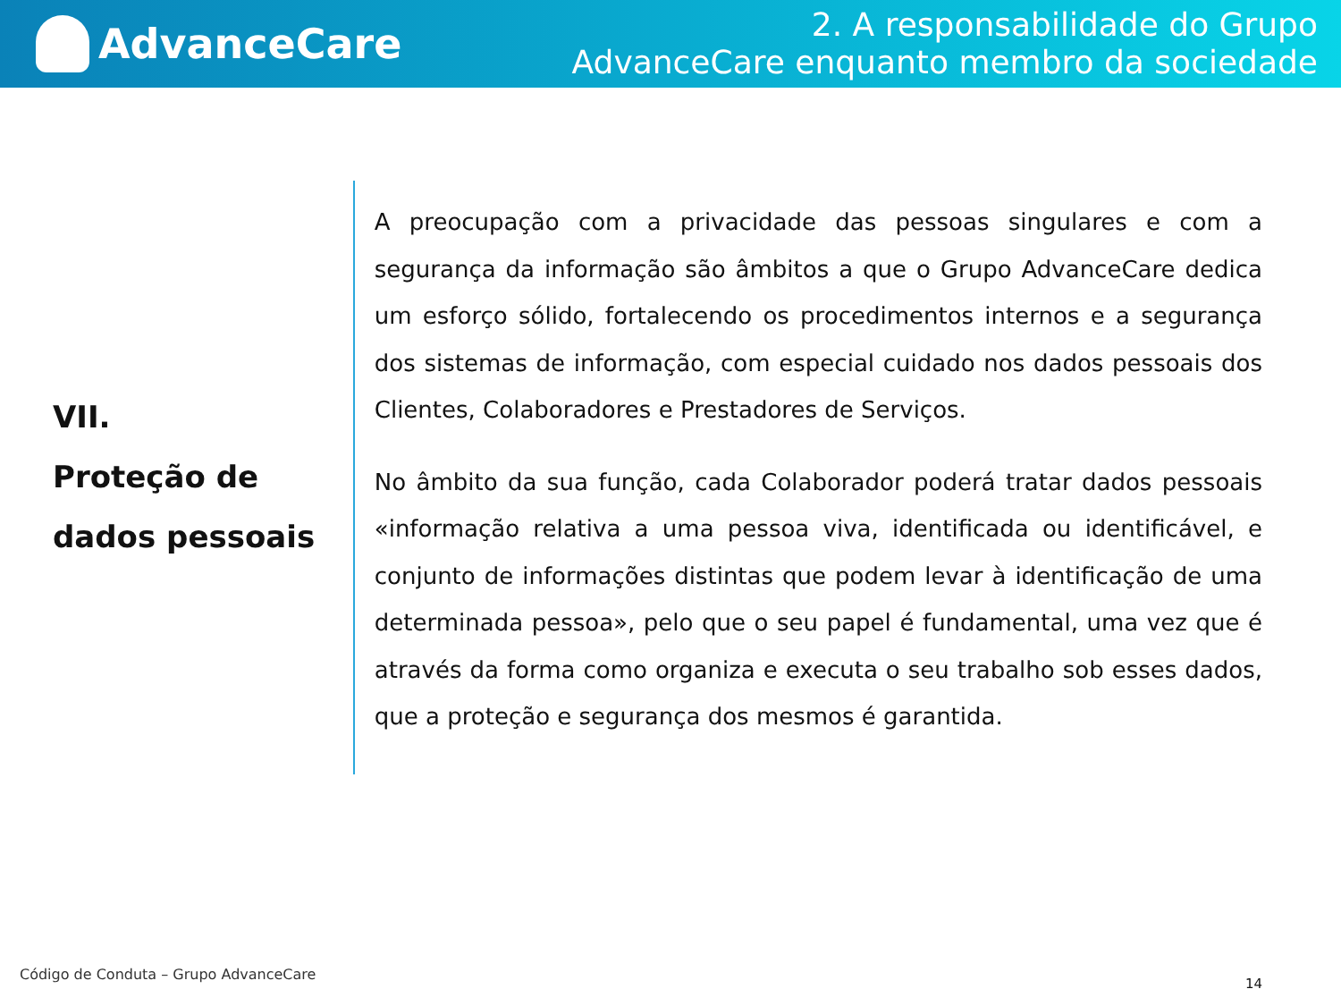AdvanceCare
2. A responsabilidade do Grupo
AdvanceCare enquanto membro da sociedade
VII.
Proteção de
dados pessoais
A preocupação com a privacidade das pessoas singulares e com a segurança da informação são âmbitos a que o Grupo AdvanceCare dedica um esforço sólido, fortalecendo os procedimentos internos e a segurança dos sistemas de informação, com especial cuidado nos dados pessoais dos Clientes, Colaboradores e Prestadores de Serviços.
No âmbito da sua função, cada Colaborador poderá tratar dados pessoais «informação relativa a uma pessoa viva, identificada ou identificável, e conjunto de informações distintas que podem levar à identificação de uma determinada pessoa», pelo que o seu papel é fundamental, uma vez que é através da forma como organiza e executa o seu trabalho sob esses dados, que a proteção e segurança dos mesmos é garantida.
Código de Conduta – Grupo AdvanceCare
14